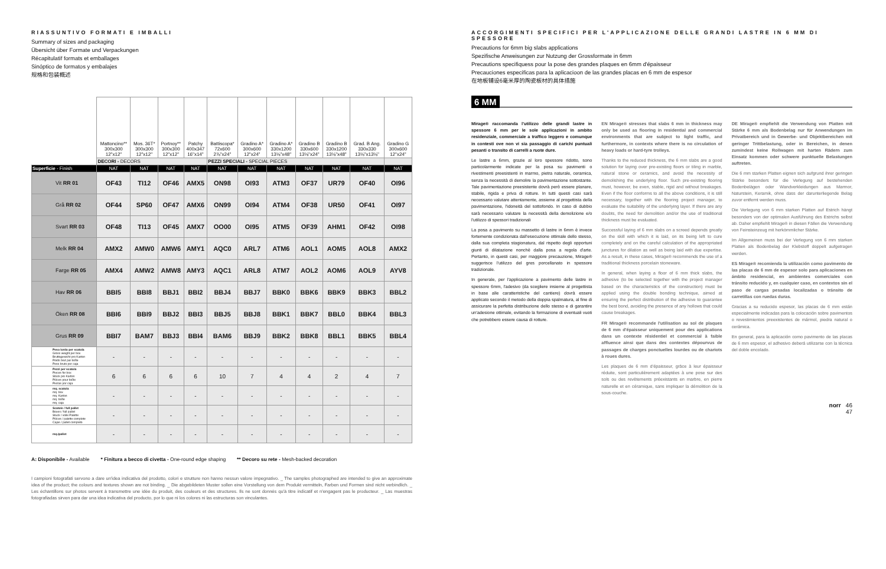RIASSUNTIVO FORMATI E IMBALLI
Summary of sizes and packaging
Übersicht über Formate und Verpackungen
Récapitulatif formats et emballages
Sinóptico de formatos y embalajes
规格和包装概述
| | Mattoncino** 300x300 12"x12" | Mos. 36T* 300x300 12"x12" | Portnoy** 300x300 12"x12" | Patchy 400x347 16"x14" | Battiscopa* 72x600 2⅞"x24" | Gradino A* 300x600 12"x24" | Gradino A* 330x1200 13⅛"x48" | Gradino B 330x600 13⅛"x24" | Gradino B 330x1200 13⅛"x48" | Grad. B Ang. 330x330 13⅛"x13⅛" | Gradino G 300x600 12"x24" |
| | DECORI - DECORS | | | | PEZZI SPECIALI - SPECIAL PIECES | | | | | | |
| Superficie - Finish | NAT | NAT | NAT | NAT | NAT | NAT | NAT | NAT | NAT | NAT | NAT |
| Vit RR 01 | OF43 | TI12 | OF46 | AMX5 | ON98 | OI93 | ATM3 | OF37 | UR79 | OF40 | OI96 |
| Grå RR 02 | OF44 | SP60 | OF47 | AMX6 | ON99 | OI94 | ATM4 | OF38 | UR50 | OF41 | OI97 |
| Svart RR 03 | OF48 | TI13 | OF45 | AMX7 | OO00 | OI95 | ATM5 | OF39 | AHM1 | OF42 | OI98 |
| Melk RR 04 | AMX2 | AMW0 | AMW6 | AMY1 | AQC0 | ARL7 | ATM6 | AOL1 | AOM5 | AOL8 | AMX2 |
| Farge RR 05 | AMX4 | AMW2 | AMW8 | AMY3 | AQC1 | ARL8 | ATM7 | AOL2 | AOM6 | AOL9 | AYV8 |
| Hav RR 06 | BBI5 | BBI8 | BBJ1 | BBI2 | BBJ4 | BBJ7 | BBK0 | BBK6 | BBK9 | BBK3 | BBL2 |
| Öken RR 08 | BBI6 | BBI9 | BBJ2 | BBI3 | BBJ5 | BBJ8 | BBK1 | BBK7 | BBL0 | BBK4 | BBL3 |
| Grus RR 09 | BBI7 | BAM7 | BBJ3 | BBI4 | BAM6 | BBJ9 | BBK2 | BBK8 | BBL1 | BBK5 | BBL4 |
| Peso lordo per scatola Gross weight per box Bruttogewicht pro Karton Poids brut par boîte Peso bruto por caja | - | - | - | - | - | - | - | - | - | - | - |
| Pezzi per scatola Pieces for box Stück pro Karton Pièces pour boîte Piezas por caja | 6 | 6 | 6 | 6 | 10 | 7 | 4 | 4 | 2 | 4 | 7 |
| mq. scatola mq. box mq. Karton mq. boîte mq. caja | - | - | - | - | - | - | - | - | - | - | - |
| Scatole / full pallet Boxes / full pallet Stuck / volle Palette Pièces / palette complete Cajas / pallet completo | - | - | - | - | - | - | - | - | - | - | - |
| mq./pallet | - | - | - | - | - | - | - | - | - | - | - |
A: Disponibile - Available * Finitura a becco di civetta - One-round edge shaping ** Decoro su rete - Mesh-backed decoration
I campioni fotografati servono a dare un'idea indicativa del prodotto, colori e strutture non hanno nessun valore impegnativo. _ The samples photographed are intended to give an approximate idea of the product; the colours and textures shown are not binding. _ Die abgebildeten Muster sollen eine Vorstellung von dem Produkt vermitteln, Farben und Formen sind nicht verbindlich. _ Les échantillons sur photos servent à transmettre une idée du produit, des couleurs et des structures. Ils ne sont donnés qu'à titre indicatif et n'engagent pas le producteur. _ Las muestras fotografiadas sirven para dar una idea indicativa del producto, por lo que ni los colores ni las estructuras son vinculantes.
ACCORGIMENTI SPECIFICI PER L'APPLICAZIONE DELLE GRANDI LASTRE IN 6 MM DI SPESSORE
Precautions for 6mm big slabs applications
Spezifische Anweisungen zur Nutzung der Grossformate in 6mm
Precautions specifiquess pour la pose des grandes plaques en 6mm d'épaisseur
Precauciones especificas para la aplicacioon de las grandes placas en 6 mm de espesor
在地板铺设6毫米厚的陶瓷板材的具体措施
6 MM
Mirage® raccomanda l'utilizzo delle grandi lastre in spessore 6 mm per le sole applicazioni in ambito residenziale, commerciale a traffico leggero e comunque in contesti ove non vi sia passaggio di carichi puntuali pesanti o transito di carrelli a ruote dure.
Le lastre a 6mm, grazie al loro spessore ridotto, sono particolarmente indicate per la posa su pavimenti o rivestimenti preesistenti in marmo, pietra naturale, ceramica, senza la necessità di demolire la pavimentazione sottostante. Tale pavimentazione preesistente dovrà però essere planare, stabile, rigida e priva di rotture. In tutti questi casi sarà necessario valutare attentamente, assieme al progettista della pavimentazione, l'idoneità del sottofondo. In caso di dubbio sarà necessario valutare la necessità della demolizione e/o l'utilizzo di spessori tradizionali
La posa a pavimento su massetto di lastre in 6mm è invece fortemente condizionata dall'esecuzione ottimale dello stesso, dalla sua completa stagionatura, dal rispetto degli opportuni giunti di dilatazione nonchè dalla posa a regola d'arte. Pertanto, in questi casi, per maggiore precauzione, Mirage® suggerisce l'utilizzo del gres porcellanato in spessore tradizionale.
In generale, per l'applicazione a pavimento delle lastre in spessore 6mm, l'adesivo (da scegliere insieme al progettista in base alle caratteristiche del cantiere) dovrà essere applicato secondo il metodo della doppia spalmatura, al fine di assicurare la perfetta distribuzione dello stesso e di garantire un'adesione ottimale, evitando la formazione di eventuali vuoti che potrebbero essere causa di rotture.
EN Mirage® stresses that slabs 6 mm in thickness may only be used as flooring in residential and commercial environments that are subject to light traffic, and furthermore, in contexts where there is no circulation of heavy loads or hard-tyre trolleys.
Thanks to the reduced thickness, the 6 mm slabs are a good solution for laying over pre-existing floors or tiling in marble, natural stone or ceramics, and avoid the necessity of demolishing the underlying floor. Such pre-existing flooring must, however, be even, stable, rigid and without breakages. Even if the floor conforms to all the above conditions, it is still necessary, together with the flooring project manager, to evaluate the suitability of the underlying layer. If there are any doubts, the need for demolition and/or the use of traditional thickness must be evaluated.
Successful laying of 6 mm slabs on a screed depends greatly on the skill with which it is laid, on its being left to cure completely and on the careful calculation of the appropriated junctures for dilation as well as being laid with due expertise. As a result, in these cases, Mirage® recommends the use of a traditional thickness porcelain stoneware.
In general, when laying a floor of 6 mm thick slabs, the adhesive (to be selected together with the project manager based on the characteristics of the construction) must be applied using the double bonding technique, aimed at ensuring the perfect distribution of the adhesive to guarantee the best bond, avoiding the presence of any hollows that could cause breakages.
FR Mirage® recommande l'utilisation au sol de plaques de 6 mm d'épaisseur uniquement pour des applications dans un contexte résidentiel et commercial à faible affluence ainsi que dans des contextes dépourvus de passages de charges ponctuelles lourdes ou de chariots à roues dures.
Les plaques de 6 mm d'épaisseur, grâce à leur épaisseur réduite, sont particulièrement adaptées à une pose sur des sols ou des revêtements préexistants en marbre, en pierre naturelle et en céramique, sans impliquer la démolition de la sous-couche.
DE Mirage® empfiehlt die Verwendung von Platten mit Stärke 6 mm als Bodenbelag nur für Anwendungen im Privatbereich und in Gewerbe- und Objektbereichen mit geringer Trittbelastung, oder in Bereichen, in denen zumindest keine Rollwagen mit harten Rädern zum Einsatz kommen oder schwere punktuelle Belastungen auftreten.
Die 6 mm starken Platten eignen sich aufgrund ihrer geringen Stärke besonders für die Verlegung auf bestehenden Bodenbelägen oder Wandverkleidungen aus Marmor, Naturstein, Keramik, ohne dass der darunterliegende Belag zuvor entfernt werden muss.
Die Verlegung von 6 mm starken Platten auf Estrich hängt besonders von der optimalen Ausführung des Estrichs selbst ab. Daher empfiehlt Mirage® in diesen Fällen die Verwendung von Feinsteinzeug mit herkömmlicher Stärke.
Im Allgemeinen muss bei der Verlegung von 6 mm starken Platten als Bodenbelag der Klebstoff doppelt aufgetragen werden.
ES Mirage® recomienda la utilización como pavimento de las placas de 6 mm de espesor solo para aplicaciones en ámbito residencial, en ambientes comerciales con tránsito reducido y, en cualquier caso, en contextos sin el paso de cargas pesadas localizadas o tránsito de carretillas con ruedas duras.
Gracias a su reducido espesor, las placas de 6 mm están especialmente indicadas para la colocación sobre pavimentos o revestimientos preexistentes de mármol, piedra natural o cerámica.
En general, para la aplicación como pavimento de las placas de 6 mm espesor, el adhesivo deberá utilizarse con la técnica del doble encolado.
norr 46
47